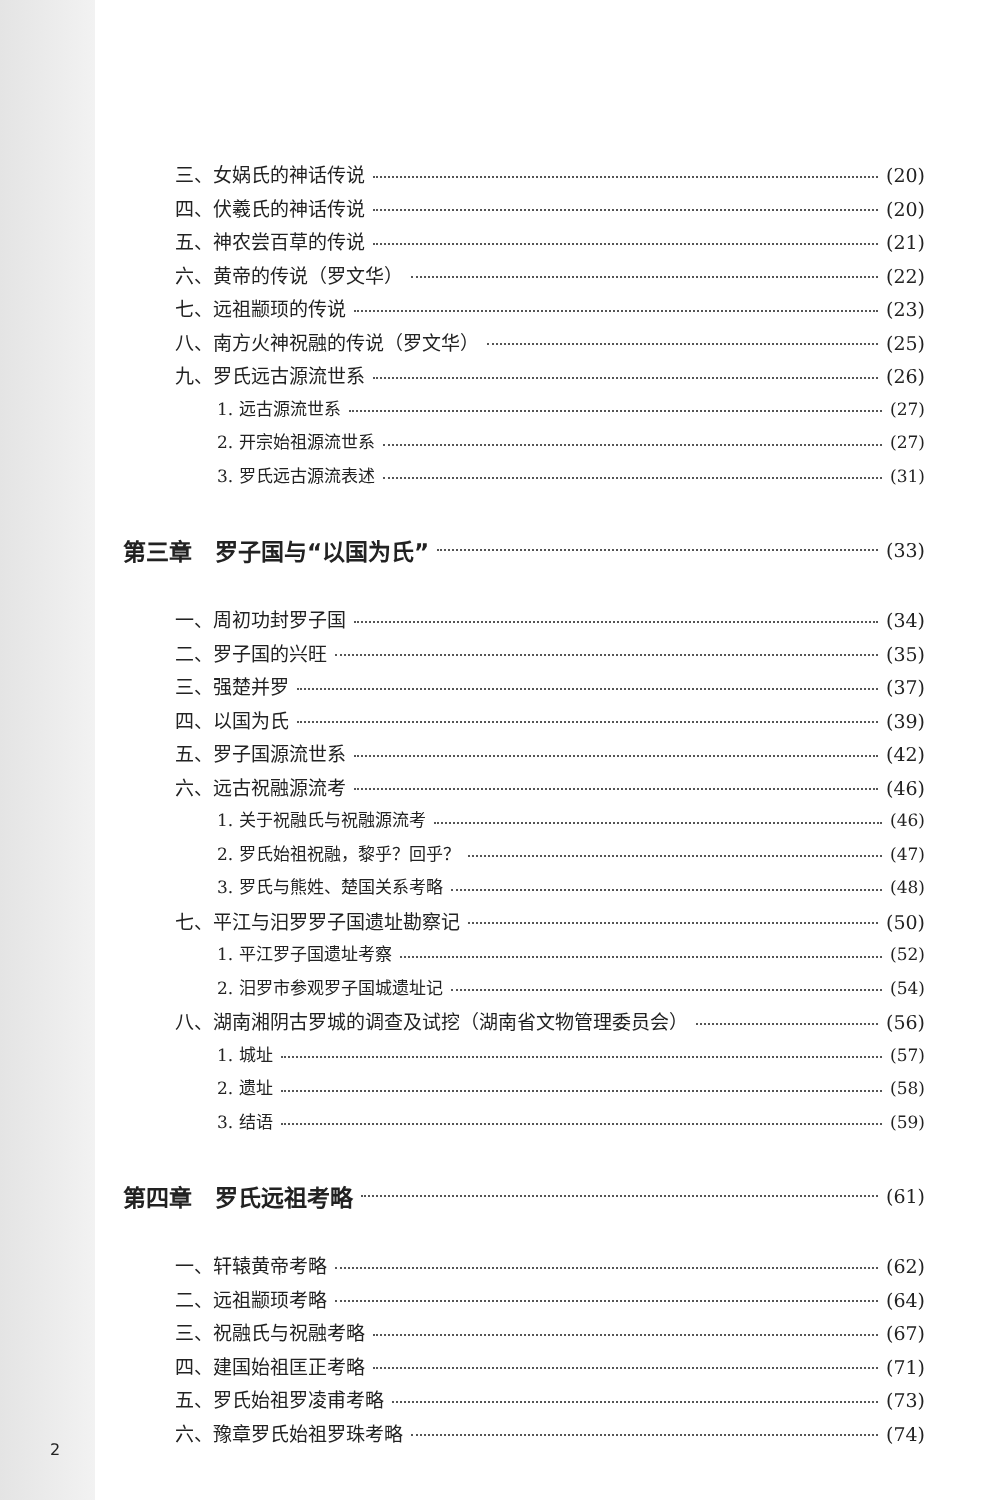三、女娲氏的神话传说 (20)
四、伏羲氏的神话传说 (20)
五、神农尝百草的传说 (21)
六、黄帝的传说（罗文华） (22)
七、远祖颛顼的传说 (23)
八、南方火神祝融的传说（罗文华） (25)
九、罗氏远古源流世系 (26)
1. 远古源流世系 (27)
2. 开宗始祖源流世系 (27)
3. 罗氏远古源流表述 (31)
第三章　罗子国与“以国为氏” (33)
一、周初功封罗子国 (34)
二、罗子国的兴旺 (35)
三、强楚并罗 (37)
四、以国为氏 (39)
五、罗子国源流世系 (42)
六、远古祝融源流考 (46)
1. 关于祝融氏与祝融源流考 (46)
2. 罗氏始祖祝融，黎乎？回乎？ (47)
3. 罗氏与熊姓、楚国关系考略 (48)
七、平江与汨罗罗子国遗址勘察记 (50)
1. 平江罗子国遗址考察 (52)
2. 汨罗市参观罗子国城遗址记 (54)
八、湖南湘阴古罗城的调查及试挖（湖南省文物管理委员会） (56)
1. 城址 (57)
2. 遗址 (58)
3. 结语 (59)
第四章　罗氏远祖考略 (61)
一、轩辕黄帝考略 (62)
二、远祖颛顼考略 (64)
三、祝融氏与祝融考略 (67)
四、建国始祖匡正考略 (71)
五、罗氏始祖罗凌甫考略 (73)
六、豫章罗氏始祖罗珠考略 (74)
2